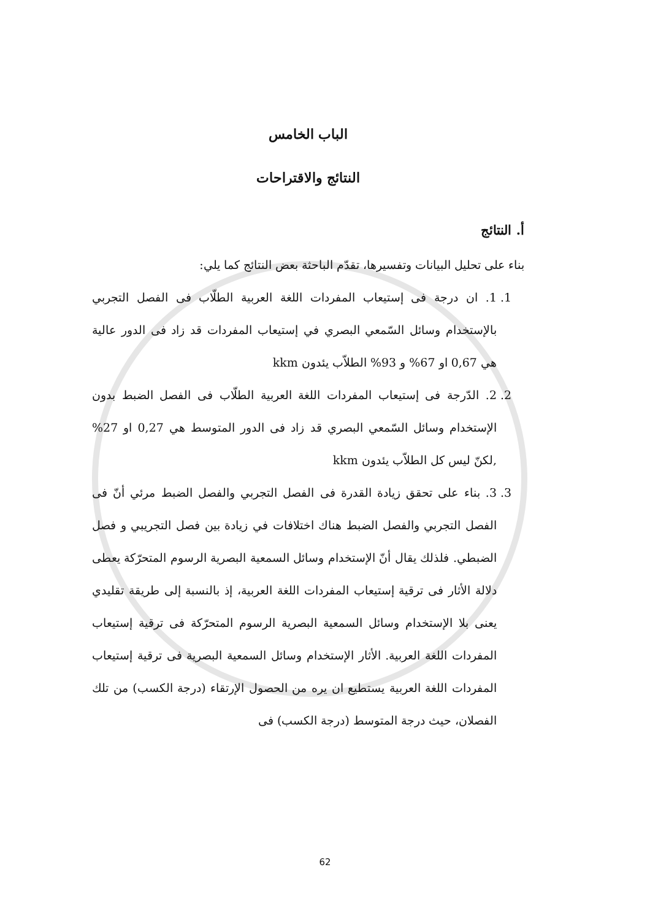الباب الخامس
النتائج والاقتراحات
أ. النتائج
بناء على تحليل البيانات وتفسيرها، تقدّم الباحثة بعض النتائج كما يلي:
1. 1. ان درجة فى إستيعاب المفردات اللغة العربية الطلّاب فى الفصل التجربي بالإستخدام وسائل السّمعي البصري في إستيعاب المفردات قد زاد فى الدور عالية هي 0,67 او 67% و 93% الطلاّب يئدون kkm
2. 2. الدّرجة فى إستيعاب المفردات اللغة العربية الطلّاب فى الفصل الضبط بدون الإستخدام وسائل السّمعي البصري قد زاد فى الدور المتوسط هي 0,27 او 27% ,لكنّ ليس كل الطلاّب يئدون kkm
3. 3. بناء على تحقق زيادة القدرة فى الفصل التجربي والفصل الضبط مرئي أنّ فى الفصل التجربي والفصل الضبط هناك اختلافات في زيادة بين فصل التجريبي و فصل الضبطي. فلذلك يقال أنّ الإستخدام وسائل السمعية البصرية الرسوم المتحرّكة يعطى دلالة الأثار فى ترقية إستيعاب المفردات اللغة العربية، إذ بالنسبة إلى طريقة تقليدي يعنى بلا الإستخدام وسائل السمعية البصرية الرسوم المتحرّكة فى ترقية إستيعاب المفردات اللغة العربية. الأثار الإستخدام وسائل السمعية البصرية فى ترقية إستيعاب المفردات اللغة العربية يستطيع ان يره من الحصول الإرتقاء (درجة الكسب) من تلك الفصلان، حيث درجة المتوسط (درجة الكسب) فى
62